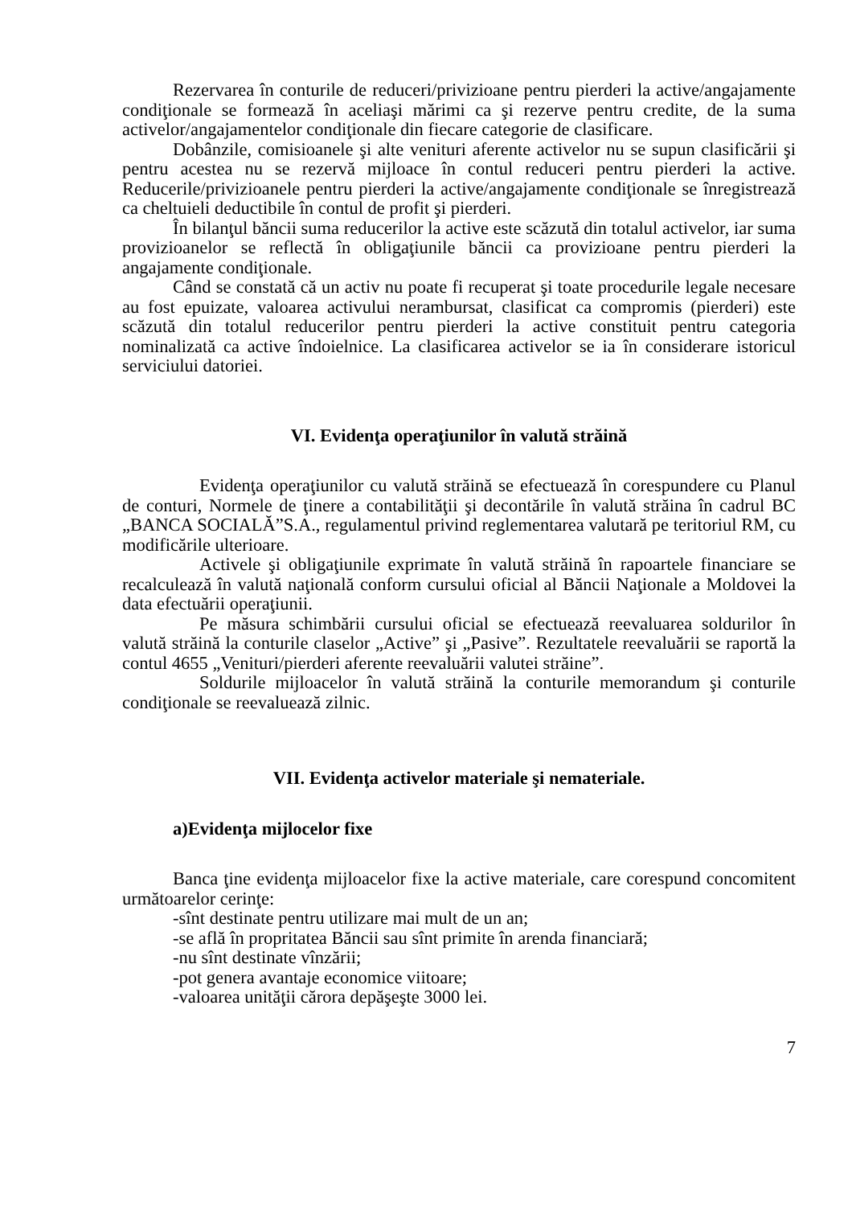Rezervarea în conturile de reduceri/privizioane pentru pierderi la active/angajamente condiţionale se formează în aceliaşi mărimi ca şi rezerve pentru credite, de la suma activelor/angajamentelor condiţionale din fiecare categorie de clasificare.
Dobânzile, comisioanele şi alte venituri aferente activelor nu se supun clasificării şi pentru acestea nu se rezervă mijloace în contul reduceri pentru pierderi la active. Reducerile/privizioanele pentru pierderi la active/angajamente condiţionale se înregistrează ca cheltuieli deductibile în contul de profit şi pierderi.
În bilanţul băncii suma reducerilor la active este scăzută din totalul activelor, iar suma provizioanelor se reflectă în obligaţiunile băncii ca provizioane pentru pierderi la angajamente condiţionale.
Când se constată că un activ nu poate fi recuperat şi toate procedurile legale necesare au fost epuizate, valoarea activului nerambursat, clasificat ca compromis (pierderi) este scăzută din totalul reducerilor pentru pierderi la active constituit pentru categoria nominalizată ca active îndoielnice. La clasificarea activelor se ia în considerare istoricul serviciului datoriei.
VI. Evidenţa operaţiunilor în valută străină
Evidenţa operaţiunilor cu valută străină se efectuează în corespundere cu Planul de conturi, Normele de ţinere a contabilităţii şi decontările în valută străina în cadrul BC „BANCA SOCIALĂ”S.A., regulamentul privind reglementarea valutară pe teritoriul RM, cu modificările ulterioare.
Activele şi obligaţiunile exprimate în valută străină în rapoartele financiare se recalculează în valută naţională conform cursului oficial al Băncii Naţionale a Moldovei la data efectuării operaţiunii.
Pe măsura schimbării cursului oficial se efectuează reevaluarea soldurilor în valută străină la conturile claselor „Active” şi „Pasive”. Rezultatele reevaluării se raportă la contul 4655 „Venituri/pierderi aferente reevaluării valutei străine”.
Soldurile mijloacelor în valută străină la conturile memorandum şi conturile condiţionale se reevaluează zilnic.
VII. Evidenţa activelor materiale şi nemateriale.
a)Evidenţa mijlocelor fixe
Banca ţine evidenţa mijloacelor fixe la active materiale, care corespund concomitent următoarelor cerinţe:
-sînt destinate pentru utilizare mai mult de un an;
-se află în propritatea Băncii sau sînt primite în arenda financiară;
-nu sînt destinate vînzării;
-pot genera avantaje economice viitoare;
-valoarea unităţii cărora depăşeşte 3000 lei.
7